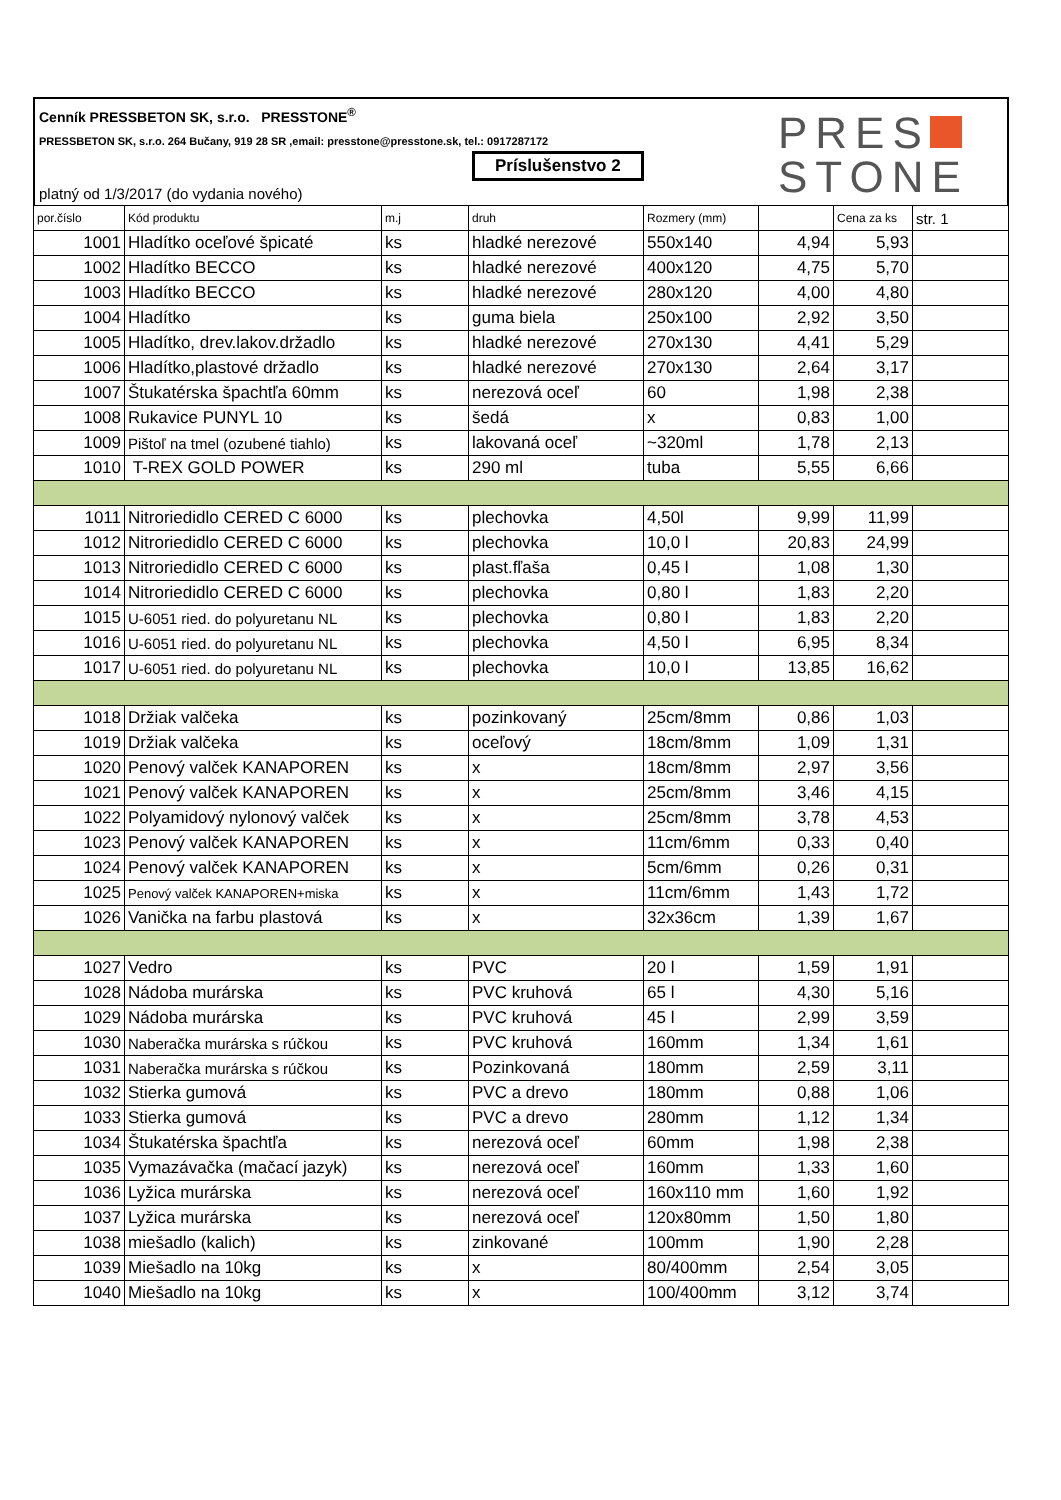Cenník PRESSBETON SK, s.r.o. PRESSTONE<sup>®</sup>
PRESSBETON SK, s.r.o. 264 Bučany, 919 28 SR ,email: presstone@presstone.sk, tel.: 0917287172
Príslušenstvo 2
platný od 1/3/2017 (do vydania nového)
PRES
STONE
| por.číslo | Kód produktu | m.j | druh | Rozmery (mm) | | Cena za ks | str. 1 |
| --- | --- | --- | --- | --- | --- | --- | --- |
| 1001 | Hladítko oceľové špicaté | ks | hladké nerezové | 550x140 | 4,94 | 5,93 | |
| 1002 | Hladítko BECCO | ks | hladké nerezové | 400x120 | 4,75 | 5,70 | |
| 1003 | Hladítko BECCO | ks | hladké nerezové | 280x120 | 4,00 | 4,80 | |
| 1004 | Hladítko | ks | guma biela | 250x100 | 2,92 | 3,50 | |
| 1005 | Hladítko, drev.lakov.držadlo | ks | hladké nerezové | 270x130 | 4,41 | 5,29 | |
| 1006 | Hladítko,plastové držadlo | ks | hladké nerezové | 270x130 | 2,64 | 3,17 | |
| 1007 | Štukatérska špachtľa 60mm | ks | nerezová oceľ | 60 | 1,98 | 2,38 | |
| 1008 | Rukavice PUNYL 10 | ks | šedá | x | 0,83 | 1,00 | |
| 1009 | Pištoľ na tmel (ozubené tiahlo) | ks | lakovaná oceľ | ~320ml | 1,78 | 2,13 | |
| 1010 | T-REX GOLD POWER | ks | 290 ml | tuba | 5,55 | 6,66 | |
| 1011 | Nitroriedidlo CERED C 6000 | ks | plechovka | 4,50l | 9,99 | 11,99 | |
| 1012 | Nitroriedidlo CERED C 6000 | ks | plechovka | 10,0 l | 20,83 | 24,99 | |
| 1013 | Nitroriedidlo CERED C 6000 | ks | plast.fľaša | 0,45 l | 1,08 | 1,30 | |
| 1014 | Nitroriedidlo CERED C 6000 | ks | plechovka | 0,80 l | 1,83 | 2,20 | |
| 1015 | U-6051 ried. do polyuretanu NL | ks | plechovka | 0,80 l | 1,83 | 2,20 | |
| 1016 | U-6051 ried. do polyuretanu NL | ks | plechovka | 4,50 l | 6,95 | 8,34 | |
| 1017 | U-6051 ried. do polyuretanu NL | ks | plechovka | 10,0 l | 13,85 | 16,62 | |
| 1018 | Držiak valčeka | ks | pozinkovaný | 25cm/8mm | 0,86 | 1,03 | |
| 1019 | Držiak valčeka | ks | oceľový | 18cm/8mm | 1,09 | 1,31 | |
| 1020 | Penový valček KANAPOREN | ks | x | 18cm/8mm | 2,97 | 3,56 | |
| 1021 | Penový valček KANAPOREN | ks | x | 25cm/8mm | 3,46 | 4,15 | |
| 1022 | Polyamidový nylonový valček | ks | x | 25cm/8mm | 3,78 | 4,53 | |
| 1023 | Penový valček KANAPOREN | ks | x | 11cm/6mm | 0,33 | 0,40 | |
| 1024 | Penový valček KANAPOREN | ks | x | 5cm/6mm | 0,26 | 0,31 | |
| 1025 | Penový valček KANAPOREN+miska | ks | x | 11cm/6mm | 1,43 | 1,72 | |
| 1026 | Vanička na farbu plastová | ks | x | 32x36cm | 1,39 | 1,67 | |
| 1027 | Vedro | ks | PVC | 20 l | 1,59 | 1,91 | |
| 1028 | Nádoba murárska | ks | PVC kruhová | 65 l | 4,30 | 5,16 | |
| 1029 | Nádoba murárska | ks | PVC kruhová | 45 l | 2,99 | 3,59 | |
| 1030 | Naberačka murárska s rúčkou | ks | PVC kruhová | 160mm | 1,34 | 1,61 | |
| 1031 | Naberačka murárska s rúčkou | ks | Pozinkovaná | 180mm | 2,59 | 3,11 | |
| 1032 | Stierka gumová | ks | PVC a drevo | 180mm | 0,88 | 1,06 | |
| 1033 | Stierka gumová | ks | PVC a drevo | 280mm | 1,12 | 1,34 | |
| 1034 | Štukatérska špachtľa | ks | nerezová oceľ | 60mm | 1,98 | 2,38 | |
| 1035 | Vymazávačka (mačací jazyk) | ks | nerezová oceľ | 160mm | 1,33 | 1,60 | |
| 1036 | Lyžica murárska | ks | nerezová oceľ | 160x110 mm | 1,60 | 1,92 | |
| 1037 | Lyžica murárska | ks | nerezová oceľ | 120x80mm | 1,50 | 1,80 | |
| 1038 | miešadlo (kalich) | ks | zinkované | 100mm | 1,90 | 2,28 | |
| 1039 | Miešadlo na 10kg | ks | x | 80/400mm | 2,54 | 3,05 | |
| 1040 | Miešadlo na 10kg | ks | x | 100/400mm | 3,12 | 3,74 | |